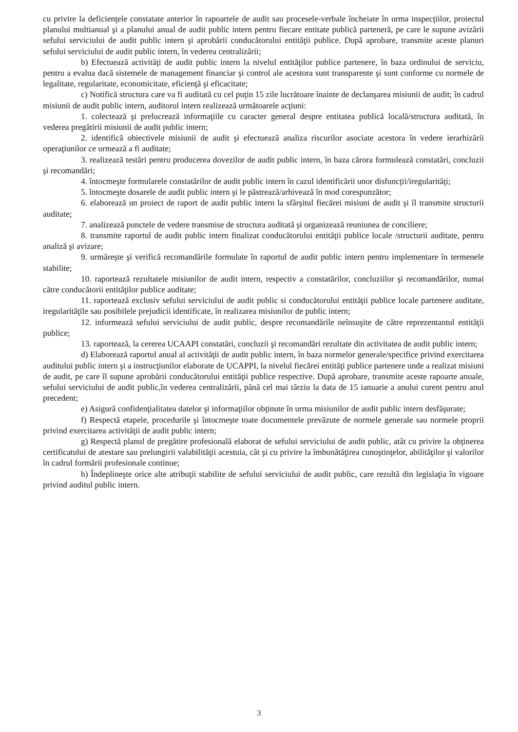cu privire la deficienţele constatate anterior în rapoartele de audit sau procesele-verbale încheiate în urma inspecţiilor, proiectul planului multianual şi a planului anual de audit public intern pentru fiecare entitate publică parteneră, pe care le supune avizării sefului serviciului de audit public intern şi aprobării conducătorului entităţii publice. După aprobare, transmite aceste planuri sefului serviciului de audit public intern, în vederea centralizării;
b) Efectuează activităţi de audit public intern la nivelul entităţilor publice partenere, în baza ordinului de serviciu, pentru a evalua dacă sistemele de management financiar şi control ale acestora sunt transparente şi sunt conforme cu normele de legalitate, regularitate, economicitate, eficienţă şi eficacitate;
c) Notifică structura care va fi auditată cu cel puţin 15 zile lucrătoare înainte de declanşarea misiunii de audit; în cadrul misiunii de audit public intern, auditorul intern realizează următoarele acţiuni:
1. colectează şi prelucrează informaţiile cu caracter general despre entitatea publică locală/structura auditată, în vederea pregătirii misiunii de audit public intern;
2. identifică obiectivele misiunii de audit şi efectuează analiza riscurilor asociate acestora în vedere ierarhizării operaţiunilor ce urmează a fi auditate;
3. realizează testări pentru producerea dovezilor de audit public intern, în baza cărora formulează constatări, concluzii şi recomandări;
4. întocmeşte formularele constatărilor de audit public intern în cazul identificării unor disfuncţii/iregularităţi;
5. întocmeşte dosarele de audit public intern şi le păstrează/arhivează în mod corespunzător;
6. elaborează un proiect de raport de audit public intern la sfârşitul fiecărei misiuni de audit şi îl transmite structurii auditate;
7. analizează punctele de vedere transmise de structura auditată şi organizează reuniunea de conciliere;
8. transmite raportul de audit public intern finalizat conducătorului entităţii publice locale /structurii auditate, pentru analiză şi avizare;
9. urmăreşte şi verifică recomandările formulate în raportul de audit public intern pentru implementare în termenele stabilite;
10. raportează rezultatele misiunilor de audit intern, respectiv a constatărilor, concluziilor şi recomandărilor, numai către conducătorii entităţilor publice auditate;
11. raportează exclusiv sefului serviciului de audit public si conducătorului entităţii publice locale partenere auditate, iregularităţile sau posibilele prejudicii identificate, în realizarea misiunilor de public intern;
12. informează sefului serviciului de audit public, despre recomandările neînsuşite de către reprezentantul entităţii publice;
13. raportează, la cererea UCAAPI constatări, concluzii şi recomandări rezultate din activitatea de audit public intern;
d) Elaborează raportul anual al activităţii de audit public intern, în baza normelor generale/specifice privind exercitarea auditului public intern şi a instrucţiunilor elaborate de UCAPPI, la nivelul fiecărei entităţi publice partenere unde a realizat misiuni de audit, pe care îl supune aprobării conducătorului entităţii publice respective. După aprobare, transmite aceste rapoarte anuale, sefului serviciului de audit public,în vederea centralizării, până cel mai târziu la data de 15 ianuarie a anului curent pentru anul precedent;
e) Asigură confidenţialitatea datelor şi informaţiilor obţinute în urma misiunilor de audit public intern desfăşurate;
f) Respectă etapele, procedurile şi întocmeşte toate documentele prevăzute de normele generale sau normele proprii privind exercitarea activităţii de audit public intern;
g) Respectă planul de pregătire profesională elaborat de sefului serviciului de audit public, atât cu privire la obţinerea certificatului de atestare sau prelungirii valabilităţii acestuia, cât şi cu privire la îmbunătăţirea cunoştinţelor, abilităţilor şi valorilor în cadrul formării profesionale continue;
h) Îndeplineşte orice alte atribuţii stabilite de sefului serviciului de audit public, care rezultă din legislaţia în vigoare privind auditul public intern.
3